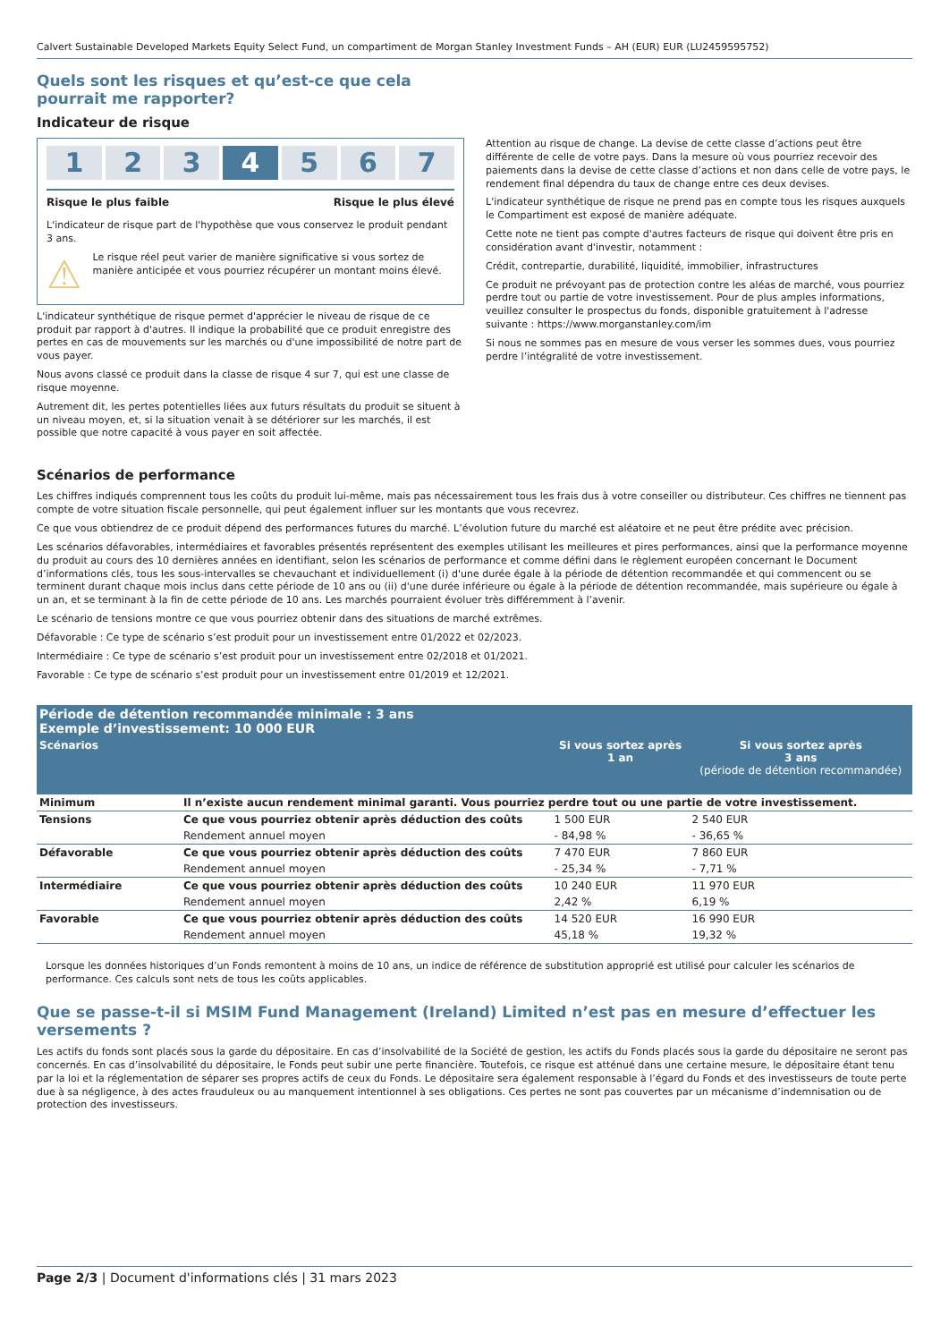Calvert Sustainable Developed Markets Equity Select Fund, un compartiment de Morgan Stanley Investment Funds – AH (EUR) EUR (LU2459595752)
Quels sont les risques et qu’est-ce que cela pourrait me rapporter?
Indicateur de risque
1 2 3 4 5 6 7
Risque le plus faible Risque le plus élevé
L'indicateur de risque part de l'hypothèse que vous conservez le produit pendant 3 ans.
⚠
Le risque réel peut varier de manière significative si vous sortez de manière anticipée et vous pourriez récupérer un montant moins élevé.
L'indicateur synthétique de risque permet d'apprécier le niveau de risque de ce produit par rapport à d'autres. Il indique la probabilité que ce produit enregistre des pertes en cas de mouvements sur les marchés ou d'une impossibilité de notre part de vous payer.
Nous avons classé ce produit dans la classe de risque 4 sur 7, qui est une classe de risque moyenne.
Autrement dit, les pertes potentielles liées aux futurs résultats du produit se situent à un niveau moyen, et, si la situation venait à se détériorer sur les marchés, il est possible que notre capacité à vous payer en soit affectée.
Attention au risque de change. La devise de cette classe d’actions peut être différente de celle de votre pays. Dans la mesure où vous pourriez recevoir des paiements dans la devise de cette classe d’actions et non dans celle de votre pays, le rendement final dépendra du taux de change entre ces deux devises.
L'indicateur synthétique de risque ne prend pas en compte tous les risques auxquels le Compartiment est exposé de manière adéquate.
Cette note ne tient pas compte d'autres facteurs de risque qui doivent être pris en considération avant d'investir, notamment :
Crédit, contrepartie, durabilité, liquidité, immobilier, infrastructures
Ce produit ne prévoyant pas de protection contre les aléas de marché, vous pourriez perdre tout ou partie de votre investissement. Pour de plus amples informations, veuillez consulter le prospectus du fonds, disponible gratuitement à l'adresse suivante : https://www.morganstanley.com/im
Si nous ne sommes pas en mesure de vous verser les sommes dues, vous pourriez perdre l’intégralité de votre investissement.
Scénarios de performance
Les chiffres indiqués comprennent tous les coûts du produit lui-même, mais pas nécessairement tous les frais dus à votre conseiller ou distributeur. Ces chiffres ne tiennent pas compte de votre situation fiscale personnelle, qui peut également influer sur les montants que vous recevrez.
Ce que vous obtiendrez de ce produit dépend des performances futures du marché. L’évolution future du marché est aléatoire et ne peut être prédite avec précision.
Les scénarios défavorables, intermédiaires et favorables présentés représentent des exemples utilisant les meilleures et pires performances, ainsi que la performance moyenne du produit au cours des 10 dernières années en identifiant, selon les scénarios de performance et comme défini dans le règlement européen concernant le Document d’informations clés, tous les sous-intervalles se chevauchant et individuellement (i) d'une durée égale à la période de détention recommandée et qui commencent ou se terminent durant chaque mois inclus dans cette période de 10 ans ou (ii) d'une durée inférieure ou égale à la période de détention recommandée, mais supérieure ou égale à un an, et se terminant à la fin de cette période de 10 ans. Les marchés pourraient évoluer très différemment à l’avenir.
Le scénario de tensions montre ce que vous pourriez obtenir dans des situations de marché extrêmes.
Défavorable : Ce type de scénario s’est produit pour un investissement entre 01/2022 et 02/2023.
Intermédiaire : Ce type de scénario s’est produit pour un investissement entre 02/2018 et 01/2021.
Favorable : Ce type de scénario s’est produit pour un investissement entre 01/2019 et 12/2021.
| Période de détention recommandée minimale : 3 ans Exemple d’investissement: 10 000 EUR | | | |
| --- | --- | --- | --- |
| Scénarios | | Si vous sortez après 1 an | Si vous sortez après 3 ans (période de détention recommandée) |
| Minimum | Il n’existe aucun rendement minimal garanti. Vous pourriez perdre tout ou une partie de votre investissement. | | |
| Tensions | Ce que vous pourriez obtenir après déduction des coûts | 1 500 EUR | 2 540 EUR |
| | Rendement annuel moyen | - 84,98 % | - 36,65 % |
| Défavorable | Ce que vous pourriez obtenir après déduction des coûts | 7 470 EUR | 7 860 EUR |
| | Rendement annuel moyen | - 25,34 % | - 7,71 % |
| Intermédiaire | Ce que vous pourriez obtenir après déduction des coûts | 10 240 EUR | 11 970 EUR |
| | Rendement annuel moyen | 2,42 % | 6,19 % |
| Favorable | Ce que vous pourriez obtenir après déduction des coûts | 14 520 EUR | 16 990 EUR |
| | Rendement annuel moyen | 45,18 % | 19,32 % |
Lorsque les données historiques d’un Fonds remontent à moins de 10 ans, un indice de référence de substitution approprié est utilisé pour calculer les scénarios de performance. Ces calculs sont nets de tous les coûts applicables.
Que se passe-t-il si MSIM Fund Management (Ireland) Limited n’est pas en mesure d’effectuer les versements ?
Les actifs du fonds sont placés sous la garde du dépositaire. En cas d’insolvabilité de la Société de gestion, les actifs du Fonds placés sous la garde du dépositaire ne seront pas concernés. En cas d’insolvabilité du dépositaire, le Fonds peut subir une perte financière. Toutefois, ce risque est atténué dans une certaine mesure, le dépositaire étant tenu par la loi et la réglementation de séparer ses propres actifs de ceux du Fonds. Le dépositaire sera également responsable à l’égard du Fonds et des investisseurs de toute perte due à sa négligence, à des actes frauduleux ou au manquement intentionnel à ses obligations. Ces pertes ne sont pas couvertes par un mécanisme d’indemnisation ou de protection des investisseurs.
Page 2/3 | Document d'informations clés | 31 mars 2023